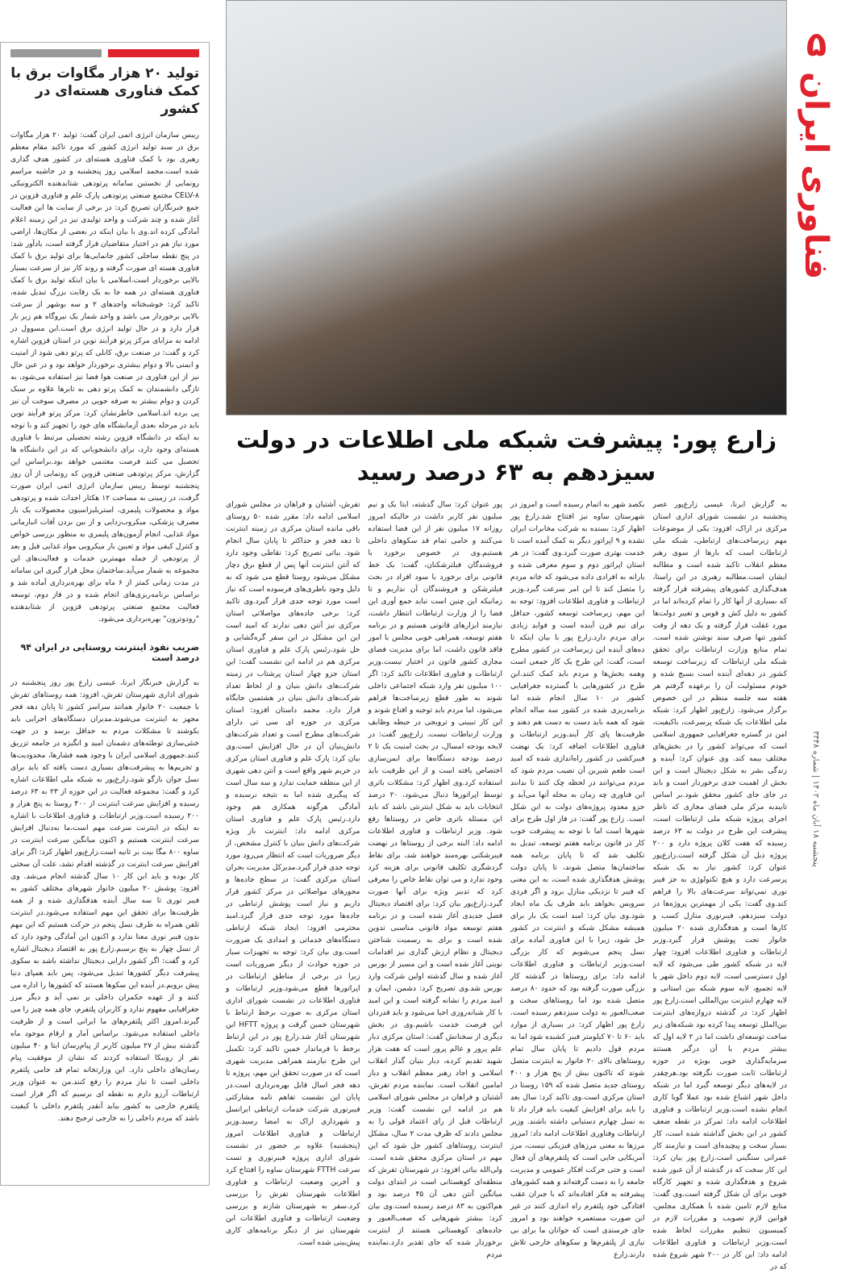۵
فناوری ایران
پنجشنبه ۱۸ آبان ماه ۱۴۰۲ | شماره ۳۳۴۸
زارع پور: پیشرفت شبکه ملی اطلاعات در دولت سیزدهم به ۶۳ درصد رسید
به گزارش ایرنا، عیسی زارع‌پور عصر پنجشنبه در نشست شورای اداری استان مرکزی در اراک، افزود: یکی از موضوعات مهم زیرساخت‌های ارتباطی، شبکه ملی ارتباطات است که بارها از سوی رهبر معظم انقلاب تاکید شده است و مطالبه ایشان است.مطالبه رهبری در این راستا، هدف‌گذاری کشورهای پیشرفته قرار گرفته که بسیاری از آنها کار را تمام کرده‌اند اما در کشور به دلیل کش و قوس و تغییر دولت‌ها مورد غفلت قرار گرفته و یک دهه از وقت کشور تنها صرف سند نوشتن شده است. تمام منابع وزارت ارتباطات برای تحقق شبکه ملی ارتباطات که زیرساخت توسعه کشور در دهه‌ای آینده است بسیج شده و خودم مسئولیت آن را برعهده گرفتم هر هفته سه جلسه منظم در این خصوص برگزار می‌شود. زارع‌پور اظهار کرد: شبکه ملی اطلاعات یک شبکه پرسرعت، باکیفیت، امن در گستره جغرافیایی جمهوری اسلامی است که می‌تواند کشور را در بخش‌های مختلف بیمه کند. وی عنوان کرد: آینده و زندگی بشر به شکل دیجیتال است و این بخش از اهمیت جدی برخوردار است و باید در جای جای کشور محقق شود.بر اساس تاییدیه مرکز ملی فضای مجازی که ناظر اجرای پروژه شبکه ملی ارتباطات است، پیشرفت این طرح در دولت به ۶۳ درصد رسیده که هفت کلان پروژه دارد و ۲۰۰ پروژه ذیل آن شکل گرفته است.زارع‌پور عنوان کرد: کشور نیاز به یک شبکه پرسرعت دارد و هیچ تکنولوژی به جز فیبر نوری نمی‌تواند سرعت‌های بالا را فراهم کند.وی گفت: یکی از مهمترین پروژه‌ها در دولت سیزدهم، فیبرنوری منازل کسب و کارها است و هدفگذاری شده ۲۰ میلیون خانوار تحت پوشش قرار گیرد.وزیر ارتباطات و فناوری اطلاعات افزود: چهار لایه در شبکه کشور طی می‌شود که لایه اول دسترسی است، لایه دوم داخل شهر یا لایه تجمیع، لایه سوم شبکه بین استانی و لایه چهارم اینترنت بین‌المللی است.زارع پور اظهار کرد: در گذشته دروازه‌های اینترنت بین‌الملل توسعه پیدا کرده بود شبکه‌های زیر ساخت توسعه‌ای داشت اما در ۲ لایه اول که بیشتر مردم با آن درگیر هستند سرمایه‌گذاری خوبی بویژه در حوزه ارتباطات ثابت صورت نگرفته بود.هرچقدر در لایه‌های دیگر توسعه گیرد اما در شبکه داخل شهر اشباع شده بود عملا گویا کاری انجام نشده است.وزیر ارتباطات و فناوری اطلاعات ادامه داد: تمرکز در نقطه ضعف کشور در این بخش گذاشته شده است، کار بسیار سخت و پیچیده‌ای است و نیازمند کار عمرانی سنگینی است.زارع پور بیان کرد: این کار سخت که در گذشته از آن عبور شده شروع و هدفگذاری شده و تجهیز کارگاه خوبی برای آن شکل گرفته است.وی گفت: منابع لازم تامین شده با همکاری مجلس، قوانین لازم تصویب و مقررات لازم در کمیسیون تنظیم مقررات لحاظ شده است.وزیر ارتباطات و فناوری اطلاعات ادامه داد: این کار در ۲۰۰ شهر شروع شده که در
یکصد شهر به اتمام رسیده است و امروز در شهرستان ساوه نیز افتتاح شد.زارع پور اظهار کرد: بسنده به شرکت مخابرات ایران نشده و ۹ اپراتور دیگر به کمک آمده است تا خدمت بهتری صورت گیرد.وی گفت: در هر استان اپراتور دوم و سوم معرفی شده و یارانه به افرادی داده می‌شود که خانه مردم را متصل کند تا این امر سرعت گیرد.وزیر ارتباطات و فناوری اطلاعات افزود: توجه به این مهم، زیرساخت توسعه کشور، حداقل برای نیم قرن آینده است و فواید زیادی برای مردم دارد.زارع پور با بیان اینکه تا ده‌های آینده این زیرساخت در کشور مطرح است، گفت: این طرح یک کار جمعی است وهمه بخش‌ها و مردم باید کمک کنند.این طرح در کشورهایی با گسترده جغرافیایی کشور در ۱۰ سال انجام شده اما برنامه‌ریزی شده در کشور سه ساله انجام شود که همه باید دست به دست هم دهند و ظرفیت‌ها پای کار آیند.وزیر ارتباطات و فناوری اطلاعات اضافه کرد: یک نهضت فیبرکشی در کشور راه‌اندازی شده که امید است طعم شیرین آن نصیب مردم شود که مردم می‌توانند در لحظه چک کنند تا بدانند این فناوری چه زمان به محله آنها می‌آید و جزو معدود پروژه‌های دولت به این شکل است. زارع پور گفت: در فاز اول طرح برای شهرها است اما با توجه به پیشرفت خوب کار در قانون برنامه هفتم توسعه، تبدیل به تکلیف شد که تا پایان برنامه همه ساختمان‌ها متصل شوند، تا پایان دولت پوشش هدفگذاری شده است، به این معنی که فیبر تا نزدیکی منازل برود و اگر فردی سرویس بخواهد باید ظرف یک ماه ایجاد شود.وی بیان کرد: امید است یک بار برای همیشه مشکل شبکه و اینترنت در کشور حل شود، زیرا با این فناوری آماده برای نسل پنجم می‌شویم که کار بزرگی است.وزیر ارتباطات و فناوری اطلاعات ادامه داد: برای روستاها در گذشته کار بزرگی صورت گرفته بود که حدود ۸۰ درصد متصل شده بود اما روستاهای سخت و صعب‌العبور به دولت سیزدهم رسیده است. زارع پور اظهار کرد: در بسیاری از موارد باید ۶۰ تا ۷۰ کیلومتر فیبر کشیده شود اما به مردم قول دادیم تا پایان سال تمام روستاهای بالای ۲۰ خانوار به اینترنت متصل شوند که تاکنون بیش از پنج هزار و ۴۰۰ روستای جدید متصل شده که ۱۵۹ روستا در استان مرکزی است.وی تاکید کرد: سال بعد را باید برای افزایش کیفیت باید قرار داد تا به نسل چهارم دستیابی داشته باشند. وزیر ارتباطات وفناوری اطلاعات ادامه داد: امروز مرزها به معنی مرزهای فیزیکی نیست، مرز آمریکایی جایی است که پلتفرم‌های آن فعال است و حتی حرکت افکار عمومی و مدیریت جامعه را به دست گرفته‌اند و همه کشورهای پیشرفته به فکر افتاده‌اند که با جبران عقب افتادگی خود پلتفرم راه اندازی کنند در غیر این صورت مستعمره خواهند بود و امروز جای خرسندی است که جوانان ما برای بی نیازی از پلتفرم‌ها و سکوهای خارجی تلاش دارند.زارع
پور عنوان کرد: سال گذشته، ایتا یک و نیم میلیون نفر کاربر داشت در حالیکه امروز روزانه ۱۷ میلیون نفر از این فضا استفاده می‌کنند و حامی تمام قد سکوهای داخلی هستیم.وی در خصوص برخورد با فروشندگان فیلترشکنان، گفت: یک خط قانونی برای برخورد با سود افراد در بحث فیلترشکن و فروشندگان آن نداریم و تا زمانیکه این چنین است نباید جمع آوری این فضا را از وزارت ارتباطات انتظار داشت، نیازمند ابزارهای قانونی هستیم و در برنامه هفتم توسعه، همراهی خوبی مجلس با امور فاقد قانون داشت، اما برای مدیریت فضای مجازی کشور قانون در اختیار نیست.وزیر ارتباطات و فناوری اطلاعات تاکید کرد: اگر ۱۰۰ میلیون نفر وارد شبکه اجتماعی داخلی شوند به طور قطع زیرساخت‌ها فراهم می‌شود، اما مردم باید توجیه و اقناع شوند و این کار تبیینی و ترویجی در حیطه وظایف وزارت ارتباطات نیست. زارع‌پور گفت: در لایحه بودجه امسال، در بحث امنیت یک تا ۲ درصد بودجه دستگاه‌ها برای ایمن‌سازی اختصاص یافته است و از این ظرفیت باید استفاده کرد.وی اظهار کرد: مشکلات باتری توسط اپراتورها دنبال می‌شود، ۲۰ درصد انتخابات باید به شکل اینترنتی باشد که باید این مسئله باتری خاص در روستاها رفع شود. وزیر ارتباطات و فناوری اطلاعات ادامه داد: البته برخی از روستاها در نهضت فیبرشکنی بهره‌مند خواهند شد، برای نقاط گردشگری تکلیف قانونی برای هزینه کرد وجود ندارد و می توان نقاط خاص را معرفی کرد که تدبیر ویژه برای آنها صورت گیرد.زارع‌پور بیان کرد: برای اقتصاد دیجیتال فصل جدیدی آغاز شده است و در برنامه هفتم توسعه مواد قانونی مناسبی تدوین شده است و برای به رسمیت شناختن دیجیتال و نظام ارزش گذاری نیز اقدامات نوینی آغاز شده است و این مسیر از بورس آغاز شده و سال گذشته اولین شرکت وارد بورس شد.وی تصریح کرد: دشمن، ایمان و امید مردم را نشانه گرفته است و این امید با کار شبانه‌روزی احیا می‌شود و باید قدردان این فرصت خدمت باشیم.وی در بخش دیگری از سخنانش گفت: استان مرکزی دیار علم پرور و عالم پرور است که هفت هزار شهید تقدیم کرده، دیار بنیان گذار انقلاب اسلامی و اجاد رهبر معظم انقلاب و دیار امامین انقلاب است. نماینده مردم تفرش، آشتیان و فراهان در مجلس شورای اسلامی هم در ادامه این نشست گفت: وزیر ارتباطات قبل از رای اعتماد قولی را به مجلس دادند که ظرف مدت ۲ سال، مشکل اینترنت روستاهای کشور حل شود که این مهم در استان مرکزی محقق شده است. ولی‌الله بیاتی افزود: در شهرستان تفرش که منطقه‌ای کوهستانی است در ابتدای دولت میانگین آنتن دهی آن ۴۵ درصد بود و هم‌اکنون به ۸۳ درصد رسیده است.وی بیان کرد: بیشتر شهرهایی که صعب‌العبور و جاده‌های کوهستانی هستند از اینترنت برخوردار شده که جای تقدیر دارد.نماینده مردم
تفرش، آشتیان و فراهان در مجلس شورای اسلامی ادامه داد: مقرر شده ۵۰ روستای باقی مانده استان مرکزی در زمینه اینترنت تا دهه فجر و حداکثر تا پایان سال انجام شود. بیاتی تصریح کرد: نقاطی وجود دارد که آنتن اینترنت آنها پس از قطع برق دچار مشکل می‌شود روستا قطع می شود که به دلیل وجود باطری‌های فرسوده است که نیاز است مورد توجه جدی قرار گیرد.وی تاکید کرد: برخی جاده‌های مواصلاتی استان مرکزی نیز آنتن دهی ندارند که امید است این این مشکل در این سفر گره‌گشایی و حل شود.رئیس پارک علم و فناوری استان مرکزی هم در ادامه این نشست گفت: این استان جزو چهار استان پرشتاب در زمینه شرکت‌های دانش بنیان و از لحاظ تعداد شرکت‌های دانش بنیان در هشتمین جایگاه قرار دارد. محمد داستان افزود: استان مرکزی در حوزه ای سی تی دارای شرکت‌های مطرح است و تعداد شرکت‌های دانش‌بنیان آن در حال افزایش است.وی بیان کرد: پارک علم و فناوری استان مرکزی در حریم شهر واقع است و آنتن دهی شهری از این منطقه حمایت ندارد و سه سال است که پیگیری شده اما به نتیجه نرسیده و آمادگی هرگونه همکاری هم وجود دارد.رئیس پارک علم و فناوری استان مرکزی ادامه داد: اینترنت باز ویژه شرکت‌های دانش بنیان با کنترل مشخص، از دیگر ضروریات است که انتظار می‌رود مورد توجه جدی قرار گیرد.مدیرکل مدیریت بحران استان مرکزی گفت: در سطح جاده‌ها و محورهای مواصلاتی در مرکز کشور قرار داریم و نیاز است پوشش ارتباطی در جاده‌ها مورد توجه جدی قرار گیرد.امید محترمی افزود: ایجاد شبکه ارتباطی دستگاه‌های خدماتی و امدادی یک ضرورت است.وی بیان کرد: توجه به تجهیزات سیار در حوزه حوادث از دیگر ضروریات است زیرا در برخی از مناطق ارتباطات در اپراتورها قطع می‌شود.وزیر ارتباطات و فناوری اطلاعات در نشست شورای اداری استان مرکزی به صورت برخط ارتباط با شهرستان خمین گرفت و پروژه HFTT این شهرستان آغاز شد.زارع پور در این ارتباط برخط با فرماندار خمین تاکید کرد: تکمیل این طرح نیازمند همراهی مدیریت شهری است که در صورت تحقق این مهم، پروژه تا دهه فجر اسال قابل بهره‌برداری است.در پایان این نشست تفاهم نامه مشارکتی فیبرنوری شرکت خدمات ارتباطی ایرانسل و شهرداری اراک به امضا رسید.وزیر ارتباطات و فناوری اطلاعات امروز (پنجشنبه) علاوه بر حضور در نشست شورای اداری پروژه فیبرنوری و تست سرعت FTTH شهرستان ساوه را افتتاح کرد و آخرین وضعیت ارتباطات و فناوری اطلاعات شهرستان تفرش را بررسی کرد.سفر به شهرستان شازند و بررسی وضعیت ارتباطات و فناوری اطلاعات این شهرستان نیز از دیگر برنامه‌های کاری پیش‌بینی شده است.
تولید ۲۰ هزار مگاوات برق با کمک فناوری هسته‌ای در کشور
رییس سازمان انرژی اتمی ایران گفت: تولید ۲۰ هزار مگاوات برق در سبد تولید انرژی کشور که مورد تاکید مقام معظم رهبری بود با کمک فناوری هسته‌ای در کشور هدف گذاری شده است.محمد اسلامی روز پنجشنبه و در حاشیه مراسم رونمایی از نخستین سامانه پرتودهی شتابدهنده الکترونیکی CELV-۸ مجتمع صنعتی پرتودهی پارک علم و فناوری قزوین در جمع خبرنگاران تصریح کرد: در برخی از سایت ها این فعالیت آغاز شده و چند شرکت و واحد تولیدی نیز در این زمینه اعلام آمادگی کرده اند.وی با بیان اینکه در بعضی از مکان‌ها، اراضی مورد نیاز هم در اختیار متقاضیان قرار گرفته است، یادآور شد: در پنج نقطه ساحلی کشور جانمایی‌ها برای تولید برق با کمک فناوری هسته ای صورت گرفته و روند کار نیز از سرعت بسیار بالایی برخوردار است.اسلامی با بیان اینکه تولید برق با کمک فناوری هسته‌ای در همه جا به یک رقابت بزرگ تبدیل شده، تاکید کرد: خوشبختانه واحدهای ۲ و سه بوشهر از سرعت بالایی برخوردار می باشد و واحد شمار یک نیروگاه هم زیر بار قرار دارد و در حال تولید انرژی برق است.این مسوول در ادامه به مزایای مرکز پرتو فرآیند نوین در استان قزوین اشاره کرد و گفت: در صنعت برق، کابلی که پرتو دهی شود از امنیت و ایمنی بالا و دوام بیشتری برخوردار خواهد بود و در عین حال نیز از این فناوری در صنعت هوا فضا نیز استفاده می‌شود، به تازگی دانشمندان به کمک پرتو دهی به تایرها علاوه بر سبک کردن و دوام بیشتر به صرفه جویی در مصرف سوخت آن نیز پی برده اند.اسلامی خاطرنشان کرد: مرکز پرتو فرآیند نوین باید در مرحله بعدی آزمایشگاه های خود را تجهیز کند و با توجه به اینکه در دانشگاه قزوین رشته تحصیلی مرتبط با فناوری هسته‌ای وجود دارد، برای دانشجویانی که در این دانشگاه ها تحصیل می کنند فرصت مغتنمی خواهد بود.براساس این گزارش، مرکز پرتودهی صنعتی قزوین که رونمایی از آن روز پنجشنبه توسط رییس سازمان انرژی اتمی ایران صورت گرفت، در زمینی به مساحت ۱۲ هکتار احداث شده و پرتودهی مواد و محصولات پلیمری، استریلیزاسیون محصولات یک بار مصرف پزشکی، میکروب‌زدایی و از بین بردن آفات انبارمانی مواد غذایی، انجام آزمون‌های پلیمری به منظور بررسی خواص و کنترل کیفی مواد و تعیین بار میکروبی مواد غذایی قبل و بعد از پرتودهی از جمله مهمترین خدمات و فعالیت‌های این مجموعه به شمار می‌آید.ساختمان محل قرار گیری این سامانه در مدت زمانی کمتر از ۶ ماه برای بهره‌برداری آماده شد و براساس برنامه‌ریزی‌های انجام شده و در فاز دوم، توسعه فعالیت مجتمع صنعتی پرتودهی قزوین از شتابدهنده "رودوترون" بهره‌برداری می‌شود.
ضریب نفوذ اینترنت روستایی در ایران ۹۴ درصد است
به گزارش خبرنگار ایرنا، عیسی زارع پور روز پنجشنبه در شورای اداری شهرستان تفرش، افزود: همه روستاهای تفرش با جمعیت ۲۰ خانوار همانند سراسر کشور تا پایان دهه فجر مجهز به اینترنت می‌شوند.مدیران دستگاه‌های اجرایی باید بکوشند تا مشکلات مردم به حداقل برسد و در جهت خنثی‌سازی توطئه‌های دشمنان امید و انگیزه در جامعه تزریق کنند.جمهوری اسلامی ایران با وجود همه فشارها، محدودیت‌ها و تحریم‌ها به پیشرفت‌های بسیاری دست یافته که باید برای نسل جوان بازگو شود.زارع‌پور به شبکه ملی اطلاعات اشاره کرد و گفت: مجموعه فعالیت در این حوزه از ۲۳ به ۶۳ درصد رسیده و افزایش سرعت اینترنت از ۴۰۰ روستا به پنج هزار و ۲۰۰ رسیده است.وزیر ارتباطات و فناوری اطلاعات با اشاره به اینکه در اینترنت سرعت مهم است،ما به‌دنبال افزایش سرعت اینترنت هستیم و اکنون میانگین سرعت اینترنت در ساوه ۸۰۰ مگا بیت بر ثانیه است.زارع‌پور اظهار کرد: اگر برای افزایش سرعت اینترنت در گذشته اقدام نشد، علت آن سختی کار بوده و باید این کار ۱۰ سال گذشته انجام می‌شد. وی افزود: پوشش ۲۰ میلیون خانوار شهرهای مختلف کشور به فیبر نوری تا سه سال آینده هدفگذاری شده و از همه ظرفیت‌ها برای تحقق این مهم استفاده می‌شود.در اینترنت تلفن همراه به طرف نسل پنجم در حرکت هستیم که این مهم بدون فیبر نوری معنا ندارد و اکنون این آمادگی وجود دارد که از نسل چهار به پنج برسیم.زارع پور به اقتصاد دیجیتال اشاره کرد و گفت: اگر کشور دارایی دیجیتال نداشته باشد به سکوی پیشرفت دیگر کشورها تبدیل می‌شود، پس باید همپای دنیا پیش برویم.در آینده این سکوها هستند که کشورها را اداره می کنند و از عهده حکمران داخلی بر نمی آید و دیگر مرز جغرافیایی مفهوم ندارد و کاربران پلتفرم، جای همه چیز را می گیرند.امروز اکثر پلتفرم‌های ما ایرانی است و از ظرفیت داخلی استفاده می‌شود. براساس آمار و ارقام موجود ماه گذشته بیش از ۲۷ میلیون کاربر از پیام‌رسان ایتا و ۴۰ میلیون نفر از روبیکا استفاده کردند که نشان از موفقیت پیام رسان‌های داخلی دارد. این وزارتخانه تمام قد حامی پلتفرم داخلی است تا نیاز مردم را رفع کنند.من به عنوان وزیر ارتباطات آرزو دارم به نقطه ای برسیم که اگر قرار است پلتفرم خارجی به کشور بیاید آنقدر پلتفرم داخلی با کیفیت باشد که مردم داخلی را به خارجی ترجیح دهند.